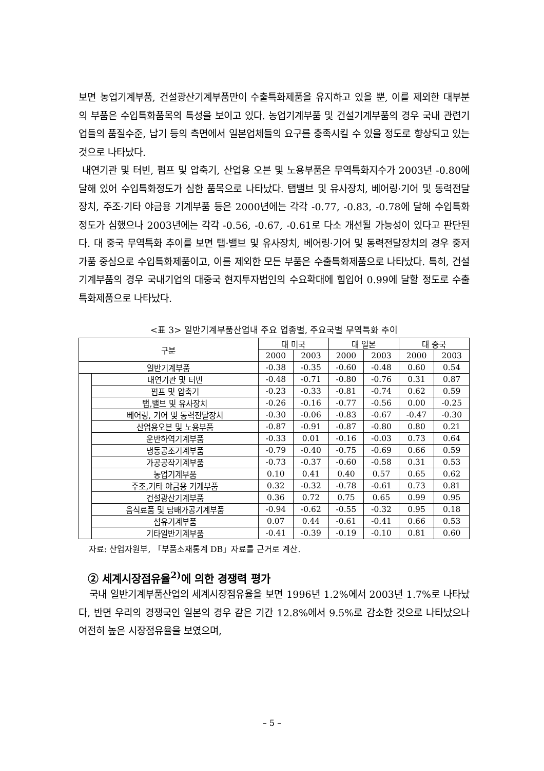보면 농업기계부품, 건설광산기계부품만이 수출특화제품을 유지하고 있을 뿐, 이를 제외한 대부분의 부품은 수입특화품목의 특성을 보이고 있다. 농업기계부품 및 건설기계부품의 경우 국내 관련기업들의 품질수준, 납기 등의 측면에서 일본업체들의 요구를 충족시킬 수 있을 정도로 향상되고 있는 것으로 나타났다.
내연기관 및 터빈, 펌프 및 압축기, 산업용 오븐 및 노용부품은 무역특화지수가 2003년 -0.80에 달해 있어 수입특화정도가 심한 품목으로 나타났다. 탭밸브 및 유사장치, 베어링·기어 및 동력전달장치, 주조·기타 야금용 기계부품 등은 2000년에는 각각 -0.77, -0.83, -0.78에 달해 수입특화 정도가 심했으나 2003년에는 각각 -0.56, -0.67, -0.61로 다소 개선될 가능성이 있다고 판단된다. 대 중국 무역특화 추이를 보면 탭·밸브 및 유사장치, 베어링·기어 및 동력전달장치의 경우 중저가품 중심으로 수입특화제품이고, 이를 제외한 모든 부품은 수출특화제품으로 나타났다. 특히, 건설기계부품의 경우 국내기업의 대중국 현지투자법인의 수요확대에 힘입어 0.99에 달할 정도로 수출특화제품으로 나타났다.
<표 3> 일반기계부품산업내 주요 업종별, 주요국별 무역특화 추이
| 구분 | | 대 미국 | | 대 일본 | | 대 중국 | |
| --- | --- | --- | --- | --- | --- | --- | --- |
| | | 2000 | 2003 | 2000 | 2003 | 2000 | 2003 |
| 일반기계부품 | | -0.38 | -0.35 | -0.60 | -0.48 | 0.60 | 0.54 |
| | 내연기관 및 터빈 | -0.48 | -0.71 | -0.80 | -0.76 | 0.31 | 0.87 |
| | 펌프 및 압축기 | -0.23 | -0.33 | -0.81 | -0.74 | 0.62 | 0.59 |
| | 탭,밸브 및 유사장치 | -0.26 | -0.16 | -0.77 | -0.56 | 0.00 | -0.25 |
| | 베어링, 기어 및 동력전달장치 | -0.30 | -0.06 | -0.83 | -0.67 | -0.47 | -0.30 |
| | 산업용오븐 및 노용부품 | -0.87 | -0.91 | -0.87 | -0.80 | 0.80 | 0.21 |
| | 운반하역기계부품 | -0.33 | 0.01 | -0.16 | -0.03 | 0.73 | 0.64 |
| | 냉동공조기계부품 | -0.79 | -0.40 | -0.75 | -0.69 | 0.66 | 0.59 |
| | 가공공작기계부품 | -0.73 | -0.37 | -0.60 | -0.58 | 0.31 | 0.53 |
| | 농업기계부품 | 0.10 | 0.41 | 0.40 | 0.57 | 0.65 | 0.62 |
| | 주조,기타 야금용 기계부품 | 0.32 | -0.32 | -0.78 | -0.61 | 0.73 | 0.81 |
| | 건설광산기계부품 | 0.36 | 0.72 | 0.75 | 0.65 | 0.99 | 0.95 |
| | 음식료품 및 담배가공기계부품 | -0.94 | -0.62 | -0.55 | -0.32 | 0.95 | 0.18 |
| | 섬유기계부품 | 0.07 | 0.44 | -0.61 | -0.41 | 0.66 | 0.53 |
| | 기타일반기계부품 | -0.41 | -0.39 | -0.19 | -0.10 | 0.81 | 0.60 |
자료: 산업자원부, 「부품소재통계 DB」자료를 근거로 계산.
② 세계시장점유율<sup>2)</sup>에 의한 경쟁력 평가
국내 일반기계부품산업의 세계시장점유율을 보면 1996년 1.2%에서 2003년 1.7%로 나타났다, 반면 우리의 경쟁국인 일본의 경우 같은 기간 12.8%에서 9.5%로 감소한 것으로 나타났으나 여전히 높은 시장점유율을 보였으며,
– 5 –